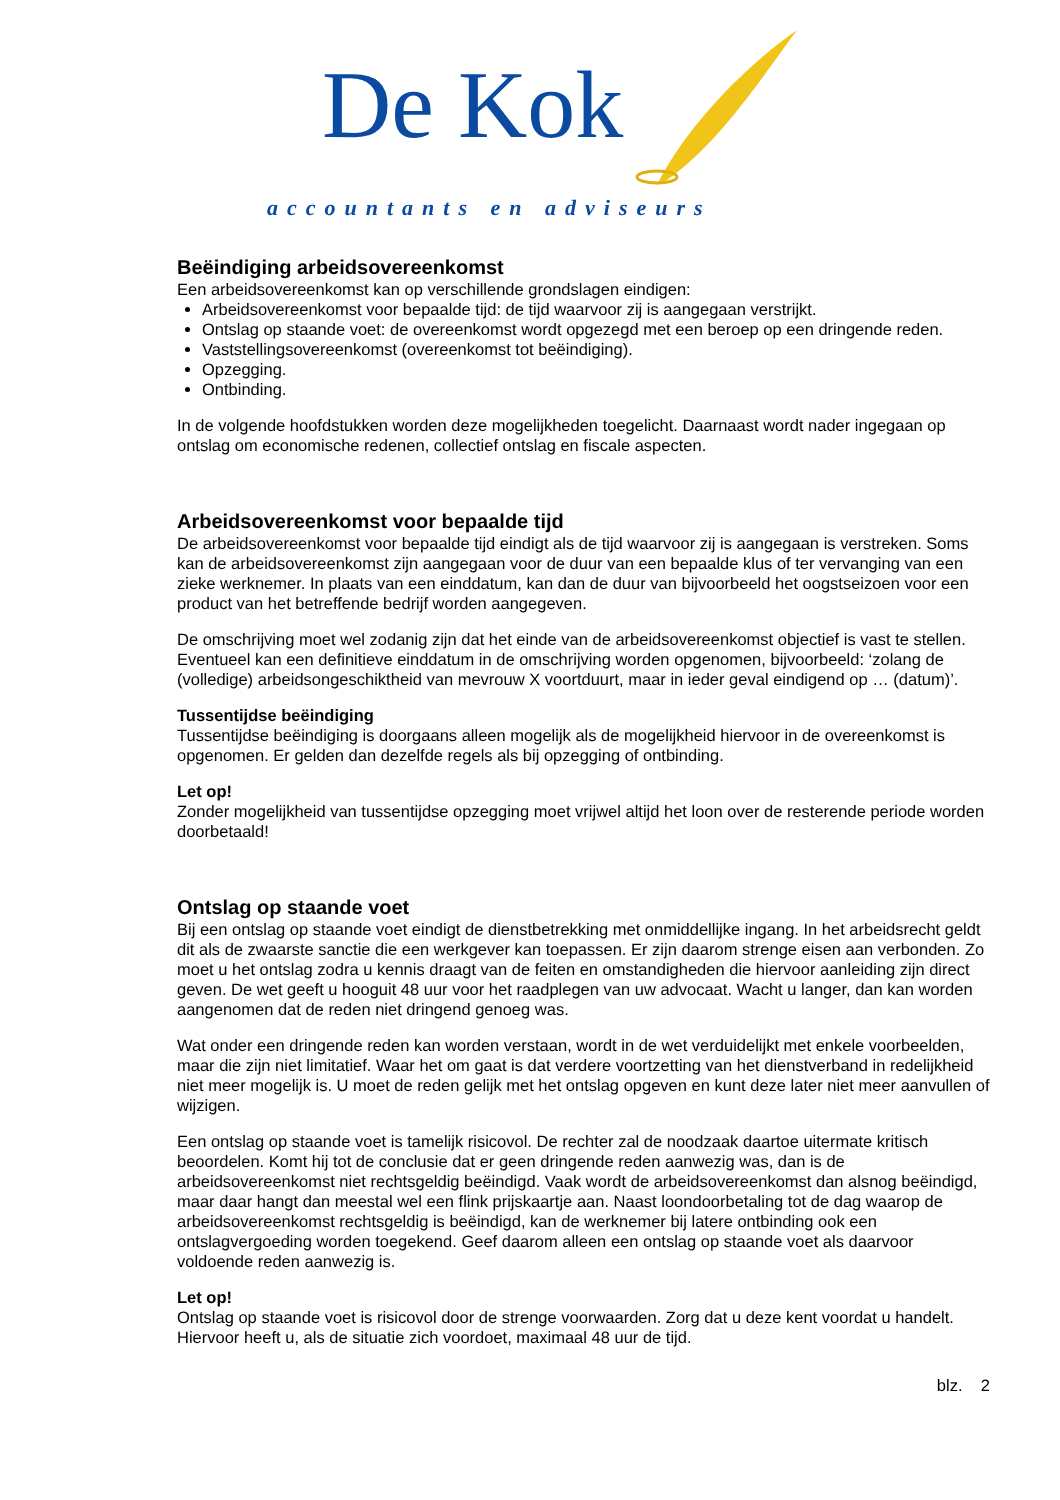De Kok
accountants en adviseurs
Beëindiging arbeidsovereenkomst
Een arbeidsovereenkomst kan op verschillende grondslagen eindigen:
Arbeidsovereenkomst voor bepaalde tijd: de tijd waarvoor zij is aangegaan verstrijkt.
Ontslag op staande voet: de overeenkomst wordt opgezegd met een beroep op een dringende reden.
Vaststellingsovereenkomst (overeenkomst tot beëindiging).
Opzegging.
Ontbinding.
In de volgende hoofdstukken worden deze mogelijkheden toegelicht. Daarnaast wordt nader ingegaan op ontslag om economische redenen, collectief ontslag en fiscale aspecten.
Arbeidsovereenkomst voor bepaalde tijd
De arbeidsovereenkomst voor bepaalde tijd eindigt als de tijd waarvoor zij is aangegaan is verstreken. Soms kan de arbeidsovereenkomst zijn aangegaan voor de duur van een bepaalde klus of ter vervanging van een zieke werknemer. In plaats van een einddatum, kan dan de duur van bijvoorbeeld het oogstseizoen voor een product van het betreffende bedrijf worden aangegeven.
De omschrijving moet wel zodanig zijn dat het einde van de arbeidsovereenkomst objectief is vast te stellen. Eventueel kan een definitieve einddatum in de omschrijving worden opgenomen, bijvoorbeeld: ‘zolang de (volledige) arbeidsongeschiktheid van mevrouw X voortduurt, maar in ieder geval eindigend op … (datum)’.
Tussentijdse beëindiging
Tussentijdse beëindiging is doorgaans alleen mogelijk als de mogelijkheid hiervoor in de overeenkomst is opgenomen. Er gelden dan dezelfde regels als bij opzegging of ontbinding.
Let op!
Zonder mogelijkheid van tussentijdse opzegging moet vrijwel altijd het loon over de resterende periode worden doorbetaald!
Ontslag op staande voet
Bij een ontslag op staande voet eindigt de dienstbetrekking met onmiddellijke ingang. In het arbeidsrecht geldt dit als de zwaarste sanctie die een werkgever kan toepassen. Er zijn daarom strenge eisen aan verbonden. Zo moet u het ontslag zodra u kennis draagt van de feiten en omstandigheden die hiervoor aanleiding zijn direct geven. De wet geeft u hooguit 48 uur voor het raadplegen van uw advocaat. Wacht u langer, dan kan worden aangenomen dat de reden niet dringend genoeg was.
Wat onder een dringende reden kan worden verstaan, wordt in de wet verduidelijkt met enkele voorbeelden, maar die zijn niet limitatief. Waar het om gaat is dat verdere voortzetting van het dienstverband in redelijkheid niet meer mogelijk is. U moet de reden gelijk met het ontslag opgeven en kunt deze later niet meer aanvullen of wijzigen.
Een ontslag op staande voet is tamelijk risicovol. De rechter zal de noodzaak daartoe uitermate kritisch beoordelen. Komt hij tot de conclusie dat er geen dringende reden aanwezig was, dan is de arbeidsovereenkomst niet rechtsgeldig beëindigd. Vaak wordt de arbeidsovereenkomst dan alsnog beëindigd, maar daar hangt dan meestal wel een flink prijskaartje aan. Naast loondoorbetaling tot de dag waarop de arbeidsovereenkomst rechtsgeldig is beëindigd, kan de werknemer bij latere ontbinding ook een ontslagvergoeding worden toegekend. Geef daarom alleen een ontslag op staande voet als daarvoor voldoende reden aanwezig is.
Let op!
Ontslag op staande voet is risicovol door de strenge voorwaarden. Zorg dat u deze kent voordat u handelt. Hiervoor heeft u, als de situatie zich voordoet, maximaal 48 uur de tijd.
blz. 2